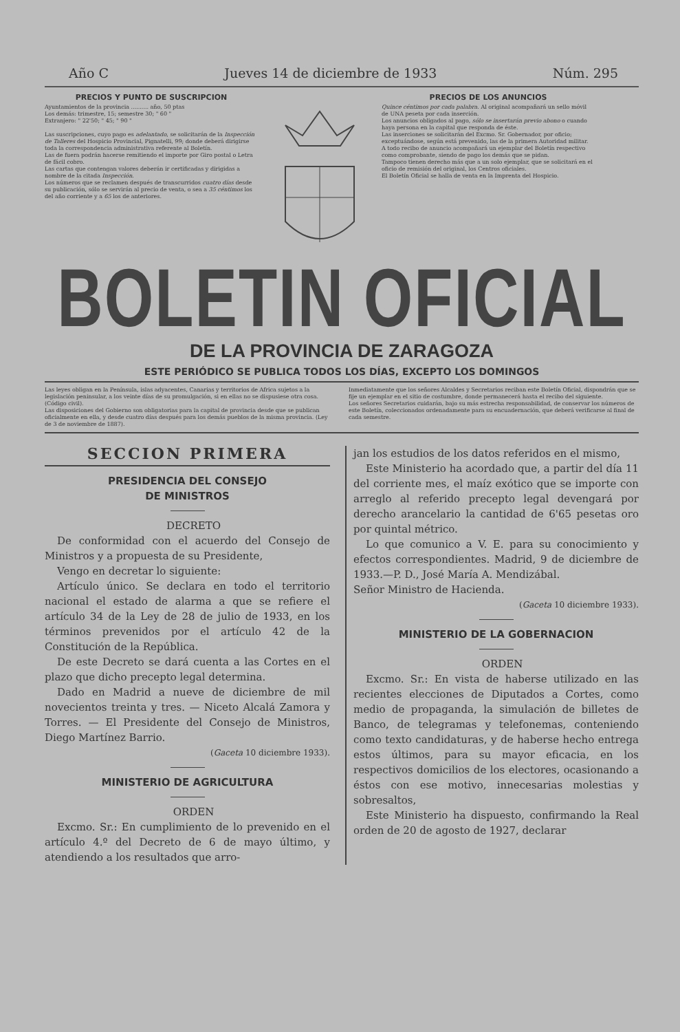Año C Jueves 14 de diciembre de 1933 Núm. 295
PRECIOS Y PUNTO DE SUSCRIPCION
Ayuntamientos de la provincia .......... año, 50 ptas
Los demás: trimestre, 15; semestre 30; " 60 "
Extranjero: " 22'50; " 45; " 90 "
Las suscripciones, cuyo pago es adelantado, se solicitarán de la Inspección de Talleres del Hospicio Provincial, Pignatelli, 99; donde deberá dirigirse toda la correspondencia administrativa referente al Boletín.
Las de fuera podrán hacerse remitiendo el importe por Giro postal o Letra de fácil cobro.
Las cartas que contengan valores deberán ir certificadas y dirigidas a nombre de la citada Inspección.
Los números que se reclamen después de transcurridos cuatro días desde su publicación, sólo se servirán al precio de venta, o sea a 35 céntimos los del año corriente y a 65 los de anteriores.
PRECIOS DE LOS ANUNCIOS
Quince céntimos por cada palabra. Al original acompañará un sello móvil de UNA peseta por cada inserción.
Los anuncios obligados al pago, sólo se insertarán previo abono o cuando haya persona en la capital que responda de éste.
Las inserciones se solicitarán del Excmo. Sr. Gobernador, por oficio; exceptuándose, según está prevenido, las de la primera Autoridad militar.
A todo recibo de anuncio acompañará un ejemplar del Boletín respectivo como comprobante, siendo de pago los demás que se pidan.
Tampoco tienen derecho más que a un solo ejemplar, que se solicitará en el oficio de remisión del original, los Centros oficiales.
El Boletín Oficial se halla de venta en la Imprenta del Hospicio.
BOLETIN OFICIAL
DE LA PROVINCIA DE ZARAGOZA
ESTE PERIÓDICO SE PUBLICA TODOS LOS DÍAS, EXCEPTO LOS DOMINGOS
Las leyes obligan en la Península, islas adyacentes, Canarias y territorios de Africa sujetos a la legislación peninsular, a los veinte días de su promulgación, si en ellas no se dispusiese otra cosa. (Código civil).
Las disposiciones del Gobierno son obligatorias para la capital de provincia desde que se publican oficialmente en ella, y desde cuatro días después para los demás pueblos de la misma provincia. (Ley de 3 de noviembre de 1887).
Inmediatamente que los señores Alcaldes y Secretarios reciban este Boletín Oficial, dispondrán que se fije un ejemplar en el sitio de costumbre, donde permanecerá hasta el recibo del siguiente.
Los señores Secretarios cuidarán, bajo su más estrecha responsabilidad, de conservar los números de este Boletín, coleccionados ordenadamente para su encuadernación, que deberá verificarse al final de cada semestre.
SECCION PRIMERA
PRESIDENCIA DEL CONSEJO
DE MINISTROS
DECRETO
De conformidad con el acuerdo del Consejo de Ministros y a propuesta de su Presidente,
Vengo en decretar lo siguiente:
Artículo único. Se declara en todo el territorio nacional el estado de alarma a que se refiere el artículo 34 de la Ley de 28 de julio de 1933, en los términos prevenidos por el artículo 42 de la Constitución de la República.
De este Decreto se dará cuenta a las Cortes en el plazo que dicho precepto legal determina.
Dado en Madrid a nueve de diciembre de mil novecientos treinta y tres. — Niceto Alcalá Zamora y Torres. — El Presidente del Consejo de Ministros, Diego Martínez Barrio.
(Gaceta 10 diciembre 1933).
MINISTERIO DE AGRICULTURA
ORDEN
Excmo. Sr.: En cumplimiento de lo prevenido en el artículo 4.º del Decreto de 6 de mayo último, y atendiendo a los resultados que arro-
jan los estudios de los datos referidos en el mismo,
Este Ministerio ha acordado que, a partir del día 11 del corriente mes, el maíz exótico que se importe con arreglo al referido precepto legal devengará por derecho arancelario la cantidad de 6'65 pesetas oro por quintal métrico.
Lo que comunico a V. E. para su conocimiento y efectos correspondientes. Madrid, 9 de diciembre de 1933.—P. D., José María A. Mendizábal.
Señor Ministro de Hacienda.
(Gaceta 10 diciembre 1933).
MINISTERIO DE LA GOBERNACION
ORDEN
Excmo. Sr.: En vista de haberse utilizado en las recientes elecciones de Diputados a Cortes, como medio de propaganda, la simulación de billetes de Banco, de telegramas y telefonemas, conteniendo como texto candidaturas, y de haberse hecho entrega estos últimos, para su mayor eficacia, en los respectivos domicilios de los electores, ocasionando a éstos con ese motivo, innecesarias molestias y sobresaltos,
Este Ministerio ha dispuesto, confirmando la Real orden de 20 de agosto de 1927, declarar